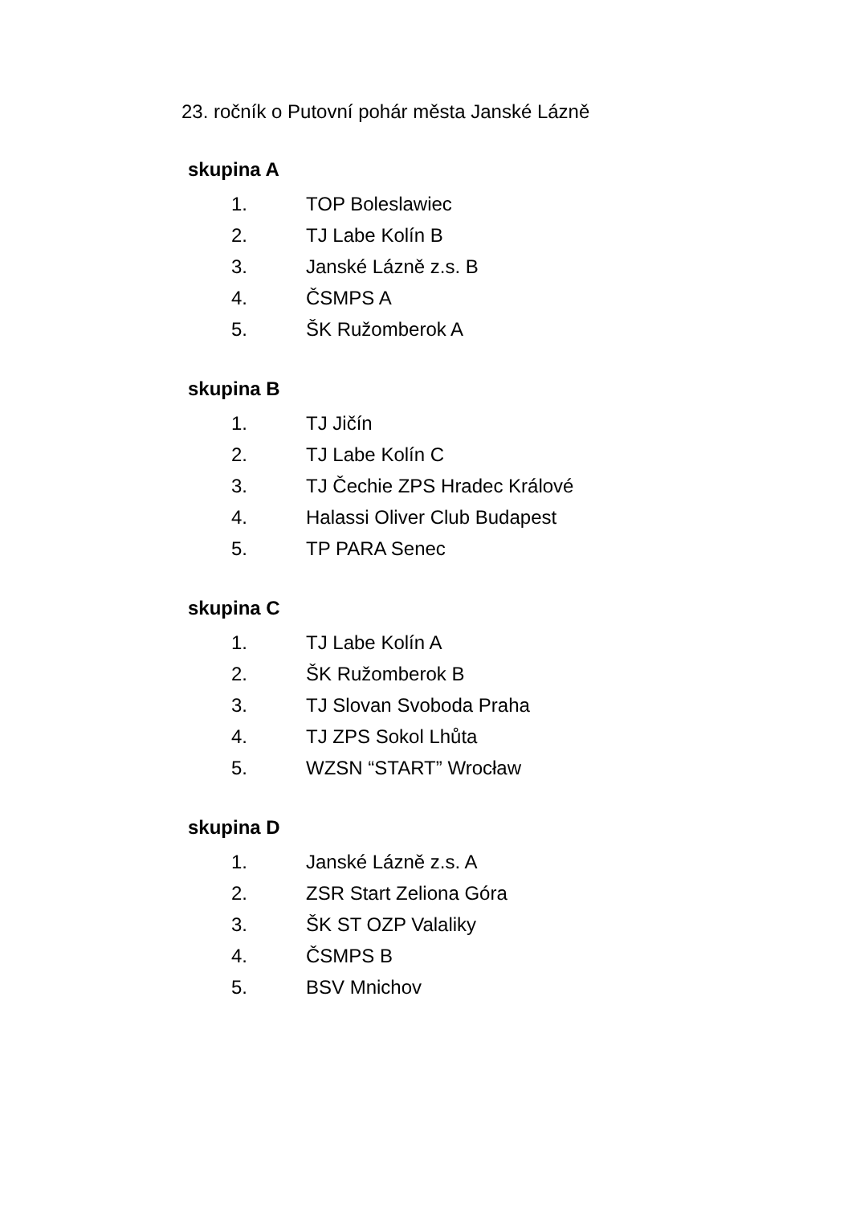23. ročník o Putovní pohár města Janské Lázně
skupina A
1. TOP Boleslawiec
2. TJ Labe Kolín B
3. Janské Lázně z.s. B
4. ČSMPS A
5. ŠK Ružomberok A
skupina B
1. TJ Jičín
2. TJ Labe Kolín C
3. TJ Čechie ZPS Hradec Králové
4. Halassi Oliver Club Budapest
5. TP PARA Senec
skupina C
1. TJ Labe Kolín A
2. ŠK Ružomberok B
3. TJ Slovan Svoboda Praha
4. TJ ZPS Sokol Lhůta
5. WZSN “START” Wrocław
skupina D
1. Janské Lázně z.s. A
2. ZSR Start Zeliona Góra
3. ŠK ST OZP Valaliky
4. ČSMPS B
5. BSV Mnichov